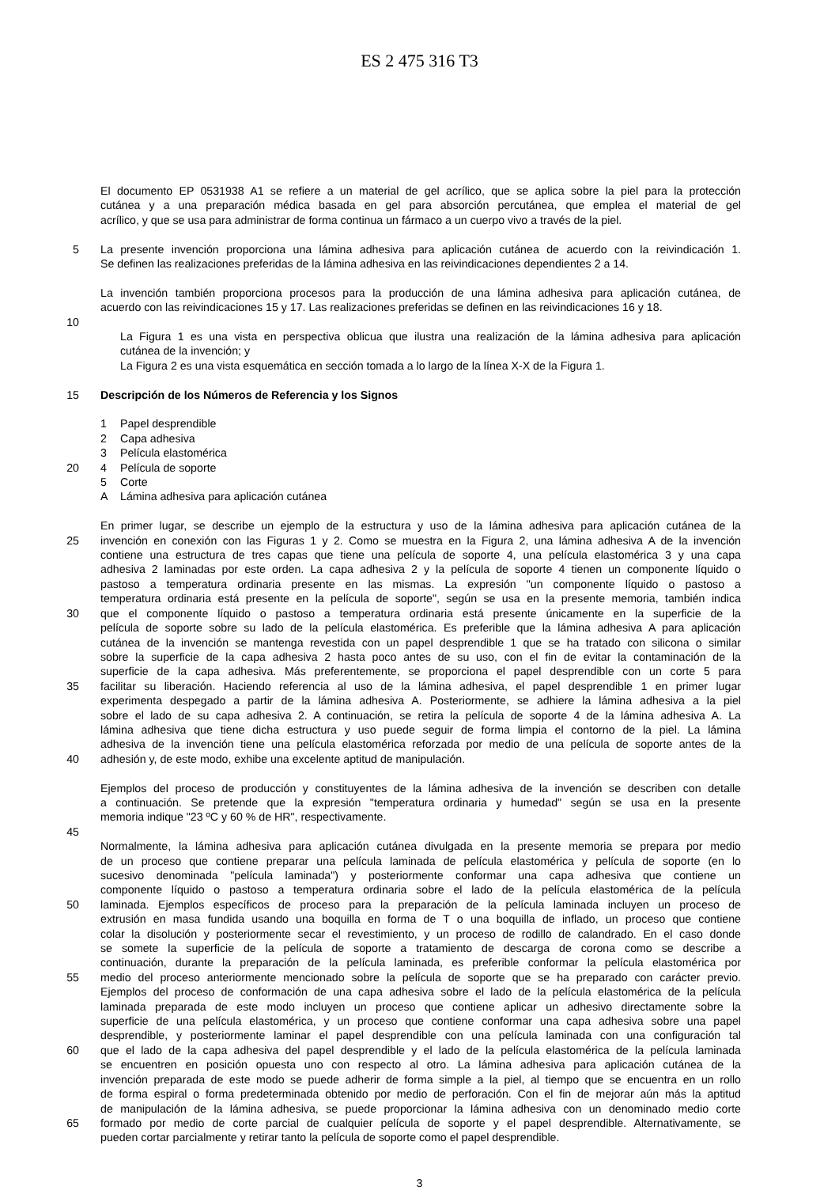ES 2 475 316 T3
El documento EP 0531938 A1 se refiere a un material de gel acrílico, que se aplica sobre la piel para la protección
cutánea y a una preparación médica basada en gel para absorción percutánea, que emplea el material de gel
acrílico, y que se usa para administrar de forma continua un fármaco a un cuerpo vivo a través de la piel.
5 La presente invención proporciona una lámina adhesiva para aplicación cutánea de acuerdo con la reivindicación 1.
Se definen las realizaciones preferidas de la lámina adhesiva en las reivindicaciones dependientes 2 a 14.
La invención también proporciona procesos para la producción de una lámina adhesiva para aplicación cutánea, de
acuerdo con las reivindicaciones 15 y 17. Las realizaciones preferidas se definen en las reivindicaciones 16 y 18.
10
La Figura 1 es una vista en perspectiva oblicua que ilustra una realización de la lámina adhesiva para aplicación
cutánea de la invención; y
La Figura 2 es una vista esquemática en sección tomada a lo largo de la línea X-X de la Figura 1.
15 Descripción de los Números de Referencia y los Signos
1 Papel desprendible
2 Capa adhesiva
3 Película elastomérica
20 4 Película de soporte
5 Corte
A Lámina adhesiva para aplicación cutánea
En primer lugar, se describe un ejemplo de la estructura y uso de la lámina adhesiva para aplicación cutánea de la
25 invención en conexión con las Figuras 1 y 2. Como se muestra en la Figura 2, una lámina adhesiva A de la invención
contiene una estructura de tres capas que tiene una película de soporte 4, una película elastomérica 3 y una capa
adhesiva 2 laminadas por este orden. La capa adhesiva 2 y la película de soporte 4 tienen un componente líquido o
pastoso a temperatura ordinaria presente en las mismas. La expresión "un componente líquido o pastoso a
temperatura ordinaria está presente en la película de soporte", según se usa en la presente memoria, también indica
30 que el componente líquido o pastoso a temperatura ordinaria está presente únicamente en la superficie de la
película de soporte sobre su lado de la película elastomérica. Es preferible que la lámina adhesiva A para aplicación
cutánea de la invención se mantenga revestida con un papel desprendible 1 que se ha tratado con silicona o similar
sobre la superficie de la capa adhesiva 2 hasta poco antes de su uso, con el fin de evitar la contaminación de la
superficie de la capa adhesiva. Más preferentemente, se proporciona el papel desprendible con un corte 5 para
35 facilitar su liberación. Haciendo referencia al uso de la lámina adhesiva, el papel desprendible 1 en primer lugar
experimenta despegado a partir de la lámina adhesiva A. Posteriormente, se adhiere la lámina adhesiva a la piel
sobre el lado de su capa adhesiva 2. A continuación, se retira la película de soporte 4 de la lámina adhesiva A. La
lámina adhesiva que tiene dicha estructura y uso puede seguir de forma limpia el contorno de la piel. La lámina
adhesiva de la invención tiene una película elastomérica reforzada por medio de una película de soporte antes de la
40 adhesión y, de este modo, exhibe una excelente aptitud de manipulación.
Ejemplos del proceso de producción y constituyentes de la lámina adhesiva de la invención se describen con detalle
a continuación. Se pretende que la expresión "temperatura ordinaria y humedad" según se usa en la presente
memoria indique "23 ºC y 60 % de HR", respectivamente.
45
Normalmente, la lámina adhesiva para aplicación cutánea divulgada en la presente memoria se prepara por medio
de un proceso que contiene preparar una película laminada de película elastomérica y película de soporte (en lo
sucesivo denominada "película laminada") y posteriormente conformar una capa adhesiva que contiene un
componente líquido o pastoso a temperatura ordinaria sobre el lado de la película elastomérica de la película
50 laminada. Ejemplos específicos de proceso para la preparación de la película laminada incluyen un proceso de
extrusión en masa fundida usando una boquilla en forma de T o una boquilla de inflado, un proceso que contiene
colar la disolución y posteriormente secar el revestimiento, y un proceso de rodillo de calandrado. En el caso donde
se somete la superficie de la película de soporte a tratamiento de descarga de corona como se describe a
continuación, durante la preparación de la película laminada, es preferible conformar la película elastomérica por
55 medio del proceso anteriormente mencionado sobre la película de soporte que se ha preparado con carácter previo.
Ejemplos del proceso de conformación de una capa adhesiva sobre el lado de la película elastomérica de la película
laminada preparada de este modo incluyen un proceso que contiene aplicar un adhesivo directamente sobre la
superficie de una película elastomérica, y un proceso que contiene conformar una capa adhesiva sobre una papel
desprendible, y posteriormente laminar el papel desprendible con una película laminada con una configuración tal
60 que el lado de la capa adhesiva del papel desprendible y el lado de la película elastomérica de la película laminada
se encuentren en posición opuesta uno con respecto al otro. La lámina adhesiva para aplicación cutánea de la
invención preparada de este modo se puede adherir de forma simple a la piel, al tiempo que se encuentra en un rollo
de forma espiral o forma predeterminada obtenido por medio de perforación. Con el fin de mejorar aún más la aptitud
de manipulación de la lámina adhesiva, se puede proporcionar la lámina adhesiva con un denominado medio corte
65 formado por medio de corte parcial de cualquier película de soporte y el papel desprendible. Alternativamente, se
pueden cortar parcialmente y retirar tanto la película de soporte como el papel desprendible.
3